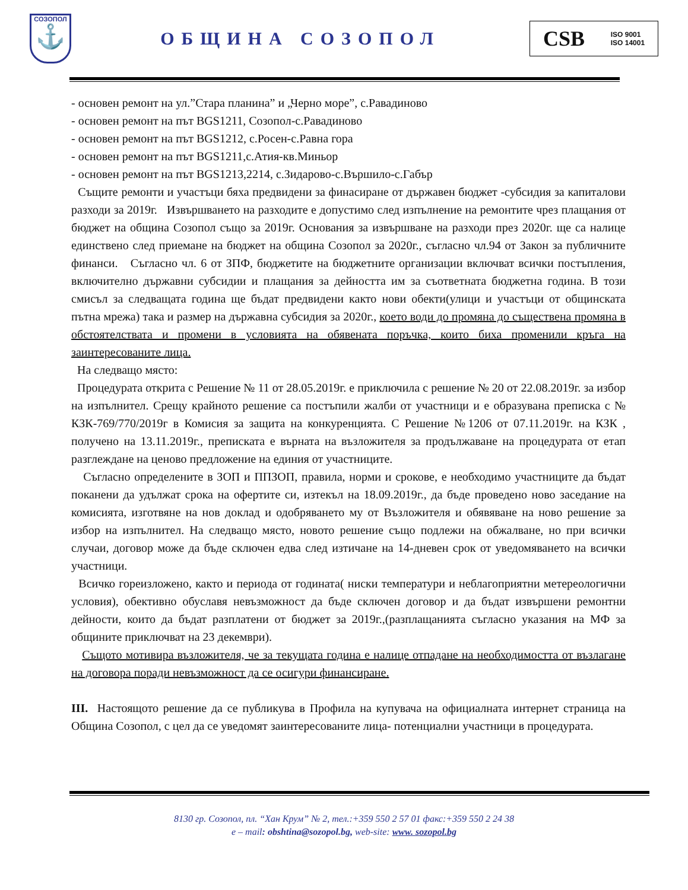СОЗОПОЛ
⚓
ОБЩИНА СОЗОПОЛ
CSB ISO 9001
ISO 14001
- основен ремонт на ул.”Стара планина” и „Черно море”, с.Равадиново
- основен ремонт на път BGS1211, Созопол-с.Равадиново
- основен ремонт на път BGS1212, с.Росен-с.Равна гора
- основен ремонт на път BGS1211,с.Атия-кв.Миньор
- основен ремонт на път BGS1213,2214, с.Зидарово-с.Вършило-с.Габър
Същите ремонти и участъци бяха предвидени за финасиране от държавен бюджет -субсидия за капиталови разходи за 2019г. Извършването на разходите е допустимо след изпълнение на ремонтите чрез плащания от бюджет на община Созопол също за 2019г. Основания за извършване на разходи през 2020г. ще са налице единствено след приемане на бюджет на община Созопол за 2020г., съгласно чл.94 от Закон за публичните финанси. Съгласно чл. 6 от ЗПФ, бюджетите на бюджетните организации включват всички постъпления, включително държавни субсидии и плащания за дейността им за съответната бюджетна година. В този смисъл за следващата година ще бъдат предвидени както нови обекти(улици и участъци от общинската пътна мрежа) така и размер на държавна субсидия за 2020г., което води до промяна до съществена промяна в обстоятелствата и промени в условията на обявената поръчка, които биха променили кръга на заинтересованите лица.
На следващо място:
Процедурата открита с Решение № 11 от 28.05.2019г. е приключила с решение № 20 от 22.08.2019г. за избор на изпълнител. Срещу крайното решение са постъпили жалби от участници и е образувана преписка с № КЗК-769/770/2019г в Комисия за защита на конкуренцията. С Решение №1206 от 07.11.2019г. на КЗК , получено на 13.11.2019г., преписката е върната на възложителя за продължаване на процедурата от етап разглеждане на ценово предложение на единия от участниците.
Съгласно определените в ЗОП и ППЗОП, правила, норми и срокове, е необходимо участниците да бъдат поканени да удължат срока на офертите си, изтекъл на 18.09.2019г., да бъде проведено ново заседание на комисията, изготвяне на нов доклад и одобряването му от Възложителя и обявяване на ново решение за избор на изпълнител. На следващо място, новото решение също подлежи на обжалване, но при всички случаи, договор може да бъде сключен едва след изтичане на 14-дневен срок от уведомяването на всички участници.
Всичко гореизложено, както и периода от годината( ниски температури и неблагоприятни метереологични условия), обективно обуславя невъзможност да бъде сключен договор и да бъдат извършени ремонтни дейности, които да бъдат разплатени от бюджет за 2019г.,(разплащанията съгласно указания на МФ за общините приключват на 23 декември).
Същото мотивира възложителя, че за текущата година е налице отпадане на необходимостта от възлагане на договора поради невъзможност да се осигури финансиране.
III. Настоящото решение да се публикува в Профила на купувача на официалната интернет страница на Община Созопол, с цел да се уведомят заинтересованите лица- потенциални участници в процедурата.
8130 гр. Созопол, пл. “Хан Крум” № 2, тел.:+359 550 2 57 01 факс:+359 550 2 24 38
e – mail: obshtina@sozopol.bg, web-site: www. sozopol.bg